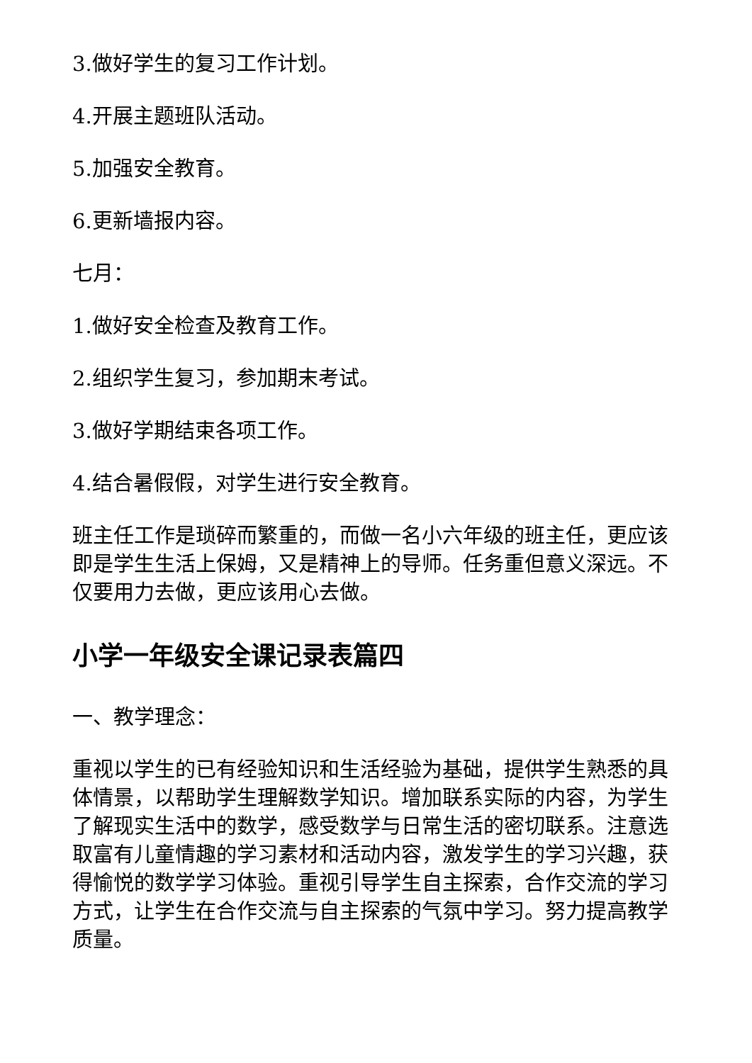3.做好学生的复习工作计划。
4.开展主题班队活动。
5.加强安全教育。
6.更新墙报内容。
七月：
1.做好安全检查及教育工作。
2.组织学生复习，参加期末考试。
3.做好学期结束各项工作。
4.结合暑假假，对学生进行安全教育。
班主任工作是琐碎而繁重的，而做一名小六年级的班主任，更应该即是学生生活上保姆，又是精神上的导师。任务重但意义深远。不仅要用力去做，更应该用心去做。
小学一年级安全课记录表篇四
一、教学理念：
重视以学生的已有经验知识和生活经验为基础，提供学生熟悉的具体情景，以帮助学生理解数学知识。增加联系实际的内容，为学生了解现实生活中的数学，感受数学与日常生活的密切联系。注意选取富有儿童情趣的学习素材和活动内容，激发学生的学习兴趣，获得愉悦的数学学习体验。重视引导学生自主探索，合作交流的学习方式，让学生在合作交流与自主探索的气氛中学习。努力提高教学质量。